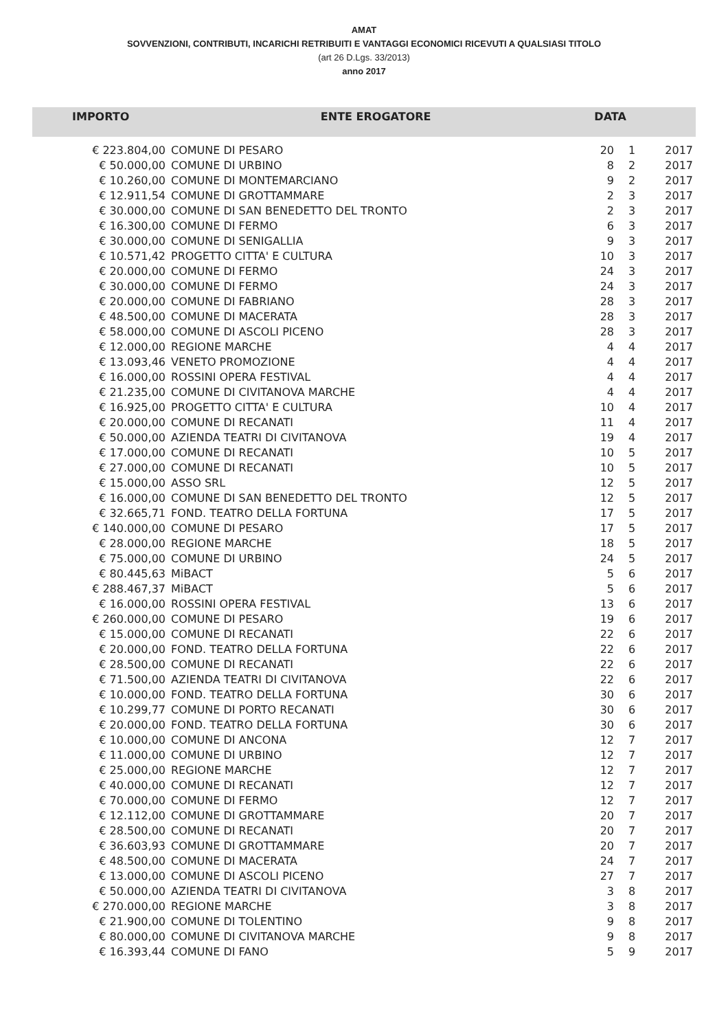AMAT
SOVVENZIONI, CONTRIBUTI, INCARICHI RETRIBUITI E VANTAGGI ECONOMICI RICEVUTI A QUALSIASI TITOLO
(art 26 D.Lgs. 33/2013)
anno 2017
| IMPORTO | ENTE EROGATORE | DATA | | |
| --- | --- | --- | --- | --- |
| € 223.804,00 | COMUNE DI PESARO | 20 | 1 | 2017 |
| € 50.000,00 | COMUNE DI URBINO | 8 | 2 | 2017 |
| € 10.260,00 | COMUNE DI MONTEMARCIANO | 9 | 2 | 2017 |
| € 12.911,54 | COMUNE DI GROTTAMMARE | 2 | 3 | 2017 |
| € 30.000,00 | COMUNE DI SAN BENEDETTO DEL TRONTO | 2 | 3 | 2017 |
| € 16.300,00 | COMUNE DI FERMO | 6 | 3 | 2017 |
| € 30.000,00 | COMUNE DI SENIGALLIA | 9 | 3 | 2017 |
| € 10.571,42 | PROGETTO CITTA' E CULTURA | 10 | 3 | 2017 |
| € 20.000,00 | COMUNE DI FERMO | 24 | 3 | 2017 |
| € 30.000,00 | COMUNE DI FERMO | 24 | 3 | 2017 |
| € 20.000,00 | COMUNE DI FABRIANO | 28 | 3 | 2017 |
| € 48.500,00 | COMUNE DI MACERATA | 28 | 3 | 2017 |
| € 58.000,00 | COMUNE DI ASCOLI PICENO | 28 | 3 | 2017 |
| € 12.000,00 | REGIONE MARCHE | 4 | 4 | 2017 |
| € 13.093,46 | VENETO PROMOZIONE | 4 | 4 | 2017 |
| € 16.000,00 | ROSSINI OPERA FESTIVAL | 4 | 4 | 2017 |
| € 21.235,00 | COMUNE DI CIVITANOVA MARCHE | 4 | 4 | 2017 |
| € 16.925,00 | PROGETTO CITTA' E CULTURA | 10 | 4 | 2017 |
| € 20.000,00 | COMUNE DI RECANATI | 11 | 4 | 2017 |
| € 50.000,00 | AZIENDA TEATRI DI CIVITANOVA | 19 | 4 | 2017 |
| € 17.000,00 | COMUNE DI RECANATI | 10 | 5 | 2017 |
| € 27.000,00 | COMUNE DI RECANATI | 10 | 5 | 2017 |
| € 15.000,00 | ASSO SRL | 12 | 5 | 2017 |
| € 16.000,00 | COMUNE DI SAN BENEDETTO DEL TRONTO | 12 | 5 | 2017 |
| € 32.665,71 | FOND. TEATRO DELLA FORTUNA | 17 | 5 | 2017 |
| € 140.000,00 | COMUNE DI PESARO | 17 | 5 | 2017 |
| € 28.000,00 | REGIONE MARCHE | 18 | 5 | 2017 |
| € 75.000,00 | COMUNE DI URBINO | 24 | 5 | 2017 |
| € 80.445,63 | MiBACT | 5 | 6 | 2017 |
| € 288.467,37 | MiBACT | 5 | 6 | 2017 |
| € 16.000,00 | ROSSINI OPERA FESTIVAL | 13 | 6 | 2017 |
| € 260.000,00 | COMUNE DI PESARO | 19 | 6 | 2017 |
| € 15.000,00 | COMUNE DI RECANATI | 22 | 6 | 2017 |
| € 20.000,00 | FOND. TEATRO DELLA FORTUNA | 22 | 6 | 2017 |
| € 28.500,00 | COMUNE DI RECANATI | 22 | 6 | 2017 |
| € 71.500,00 | AZIENDA TEATRI DI CIVITANOVA | 22 | 6 | 2017 |
| € 10.000,00 | FOND. TEATRO DELLA FORTUNA | 30 | 6 | 2017 |
| € 10.299,77 | COMUNE DI PORTO RECANATI | 30 | 6 | 2017 |
| € 20.000,00 | FOND. TEATRO DELLA FORTUNA | 30 | 6 | 2017 |
| € 10.000,00 | COMUNE DI ANCONA | 12 | 7 | 2017 |
| € 11.000,00 | COMUNE DI URBINO | 12 | 7 | 2017 |
| € 25.000,00 | REGIONE MARCHE | 12 | 7 | 2017 |
| € 40.000,00 | COMUNE DI RECANATI | 12 | 7 | 2017 |
| € 70.000,00 | COMUNE DI FERMO | 12 | 7 | 2017 |
| € 12.112,00 | COMUNE DI GROTTAMMARE | 20 | 7 | 2017 |
| € 28.500,00 | COMUNE DI RECANATI | 20 | 7 | 2017 |
| € 36.603,93 | COMUNE DI GROTTAMMARE | 20 | 7 | 2017 |
| € 48.500,00 | COMUNE DI MACERATA | 24 | 7 | 2017 |
| € 13.000,00 | COMUNE DI ASCOLI PICENO | 27 | 7 | 2017 |
| € 50.000,00 | AZIENDA TEATRI DI CIVITANOVA | 3 | 8 | 2017 |
| € 270.000,00 | REGIONE MARCHE | 3 | 8 | 2017 |
| € 21.900,00 | COMUNE DI TOLENTINO | 9 | 8 | 2017 |
| € 80.000,00 | COMUNE DI CIVITANOVA MARCHE | 9 | 8 | 2017 |
| € 16.393,44 | COMUNE DI FANO | 5 | 9 | 2017 |